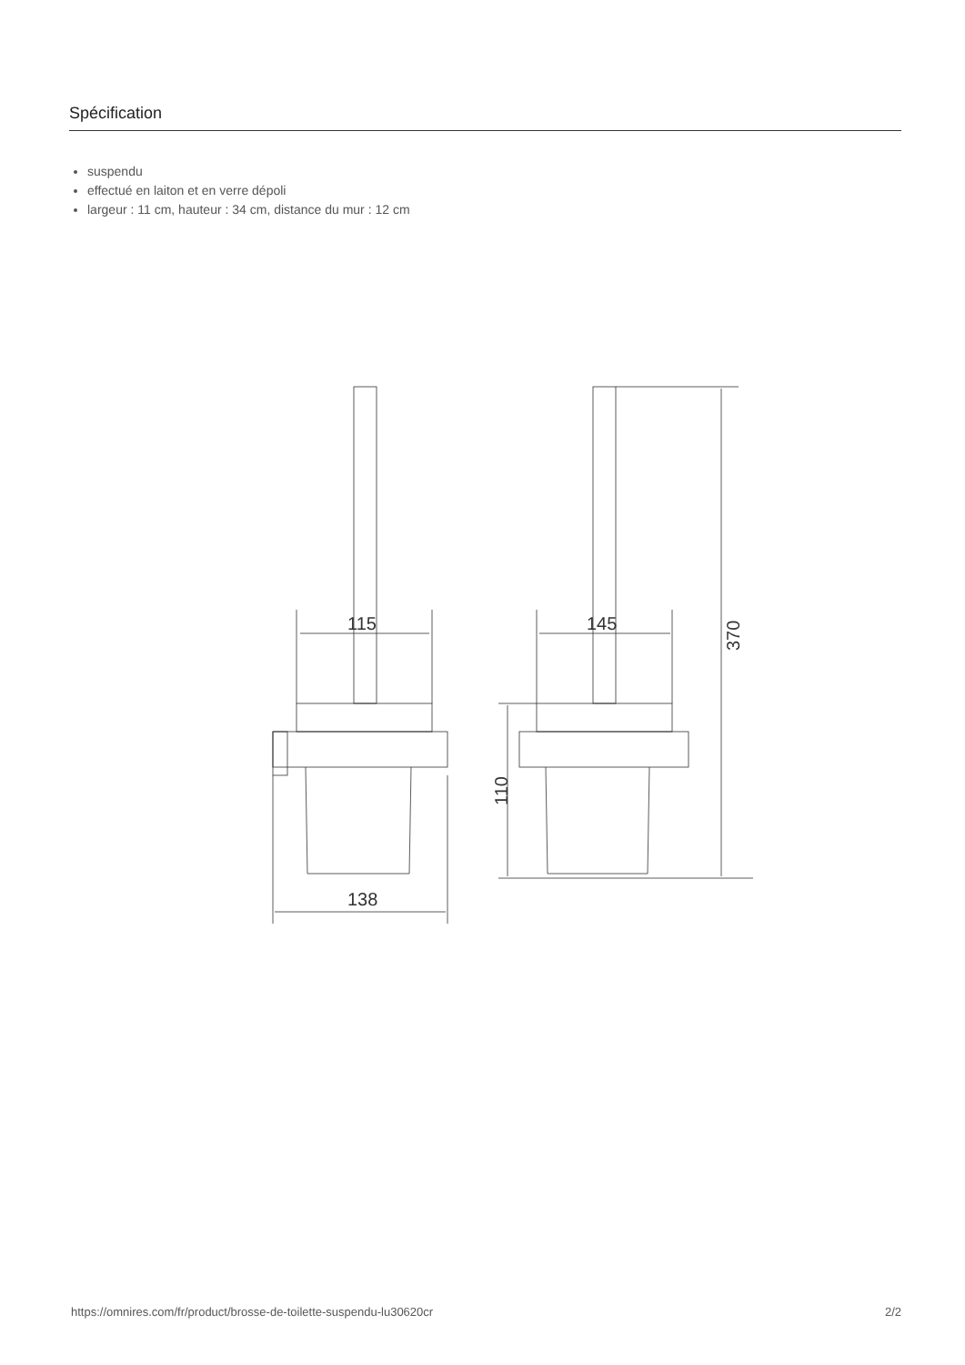Spécification
suspendu
effectué en laiton et en verre dépoli
largeur : 11 cm, hauteur : 34 cm, distance du mur : 12 cm
115
145
138
370
110
https://omnires.com/fr/product/brosse-de-toilette-suspendu-lu30620cr 2/2